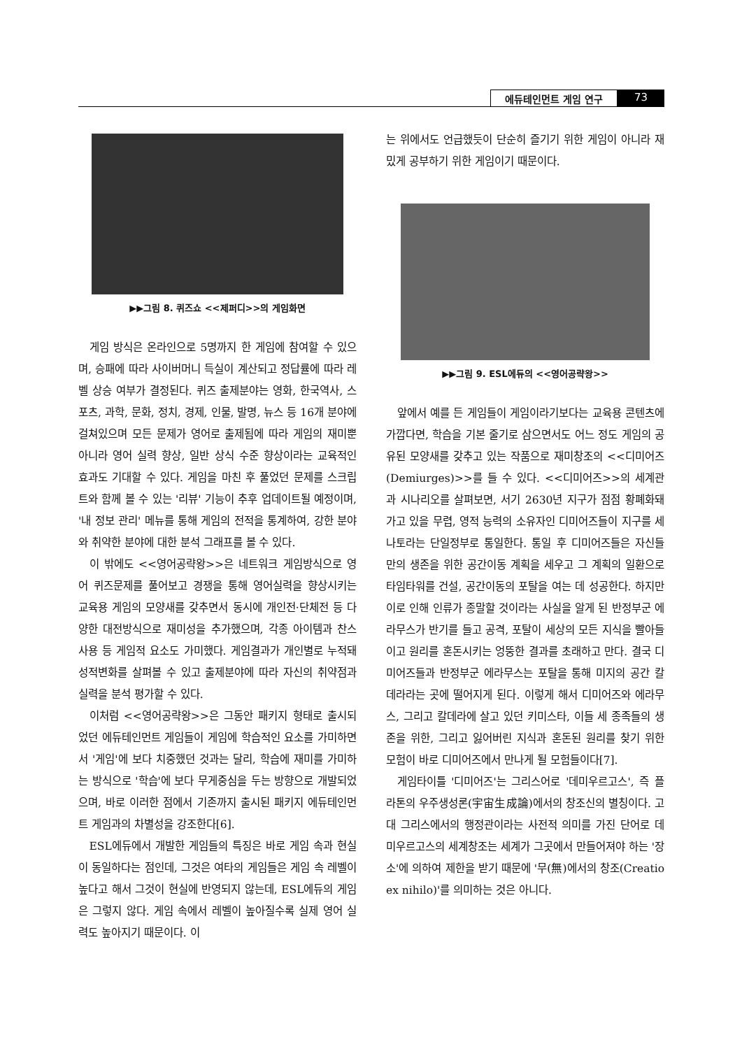에듀테인먼트 게임 연구 73
▶▶그림 8. 퀴즈쇼 <<제퍼디>>의 게임화면
게임 방식은 온라인으로 5명까지 한 게임에 참여할 수 있으며, 승패에 따라 사이버머니 득실이 계산되고 정답률에 따라 레벨 상승 여부가 결정된다. 퀴즈 출제분야는 영화, 한국역사, 스포츠, 과학, 문화, 정치, 경제, 인물, 발명, 뉴스 등 16개 분야에 걸쳐있으며 모든 문제가 영어로 출제됨에 따라 게임의 재미뿐 아니라 영어 실력 향상, 일반 상식 수준 향상이라는 교육적인 효과도 기대할 수 있다. 게임을 마친 후 풀었던 문제를 스크립트와 함께 볼 수 있는 '리뷰' 기능이 추후 업데이트될 예정이며, '내 정보 관리' 메뉴를 통해 게임의 전적을 통계하여, 강한 분야와 취약한 분야에 대한 분석 그래프를 볼 수 있다.
이 밖에도 <<영어공략왕>>은 네트워크 게임방식으로 영어 퀴즈문제를 풀어보고 경쟁을 통해 영어실력을 향상시키는 교육용 게임의 모양새를 갖추면서 동시에 개인전·단체전 등 다양한 대전방식으로 재미성을 추가했으며, 각종 아이템과 찬스사용 등 게임적 요소도 가미했다. 게임결과가 개인별로 누적돼 성적변화를 살펴볼 수 있고 출제분야에 따라 자신의 취약점과 실력을 분석 평가할 수 있다.
이처럼 <<영어공략왕>>은 그동안 패키지 형태로 출시되었던 에듀테인먼트 게임들이 게임에 학습적인 요소를 가미하면서 '게임'에 보다 치중했던 것과는 달리, 학습에 재미를 가미하는 방식으로 '학습'에 보다 무게중심을 두는 방향으로 개발되었으며, 바로 이러한 점에서 기존까지 출시된 패키지 에듀테인먼트 게임과의 차별성을 강조한다[6].
ESL에듀에서 개발한 게임들의 특징은 바로 게임 속과 현실이 동일하다는 점인데, 그것은 여타의 게임들은 게임 속 레벨이 높다고 해서 그것이 현실에 반영되지 않는데, ESL에듀의 게임은 그렇지 않다. 게임 속에서 레벨이 높아질수록 실제 영어 실력도 높아지기 때문이다. 이
는 위에서도 언급했듯이 단순히 즐기기 위한 게임이 아니라 재밌게 공부하기 위한 게임이기 때문이다.
▶▶그림 9. ESL에듀의 <<영어공략왕>>
앞에서 예를 든 게임들이 게임이라기보다는 교육용 콘텐츠에 가깝다면, 학습을 기본 줄기로 삼으면서도 어느 정도 게임의 공유된 모양새를 갖추고 있는 작품으로 재미창조의 <<디미어즈(Demiurges)>>를 들 수 있다. <<디미어즈>>의 세계관과 시나리오를 살펴보면, 서기 2630년 지구가 점점 황폐화돼 가고 있을 무렵, 영적 능력의 소유자인 디미어즈들이 지구를 세나토라는 단일정부로 통일한다. 통일 후 디미어즈들은 자신들만의 생존을 위한 공간이동 계획을 세우고 그 계획의 일환으로 타임타워를 건설, 공간이동의 포탈을 여는 데 성공한다. 하지만 이로 인해 인류가 종말할 것이라는 사실을 알게 된 반정부군 에라무스가 반기를 들고 공격, 포탈이 세상의 모든 지식을 빨아들이고 원리를 혼돈시키는 엉뚱한 결과를 초래하고 만다. 결국 디미어즈들과 반정부군 에라무스는 포탈을 통해 미지의 공간 칼데라라는 곳에 떨어지게 된다. 이렇게 해서 디미어즈와 에라무스, 그리고 칼데라에 살고 있던 키미스타, 이들 세 종족들의 생존을 위한, 그리고 잃어버린 지식과 혼돈된 원리를 찾기 위한 모험이 바로 디미어즈에서 만나게 될 모험들이다[7].
게임타이틀 '디미어즈'는 그리스어로 '데미우르고스', 즉 플라톤의 우주생성론(宇宙生成論)에서의 창조신의 별칭이다. 고대 그리스에서의 행정관이라는 사전적 의미를 가진 단어로 데미우르고스의 세계창조는 세계가 그곳에서 만들어져야 하는 '장소'에 의하여 제한을 받기 때문에 '무(無)에서의 창조(Creatio ex nihilo)'를 의미하는 것은 아니다.